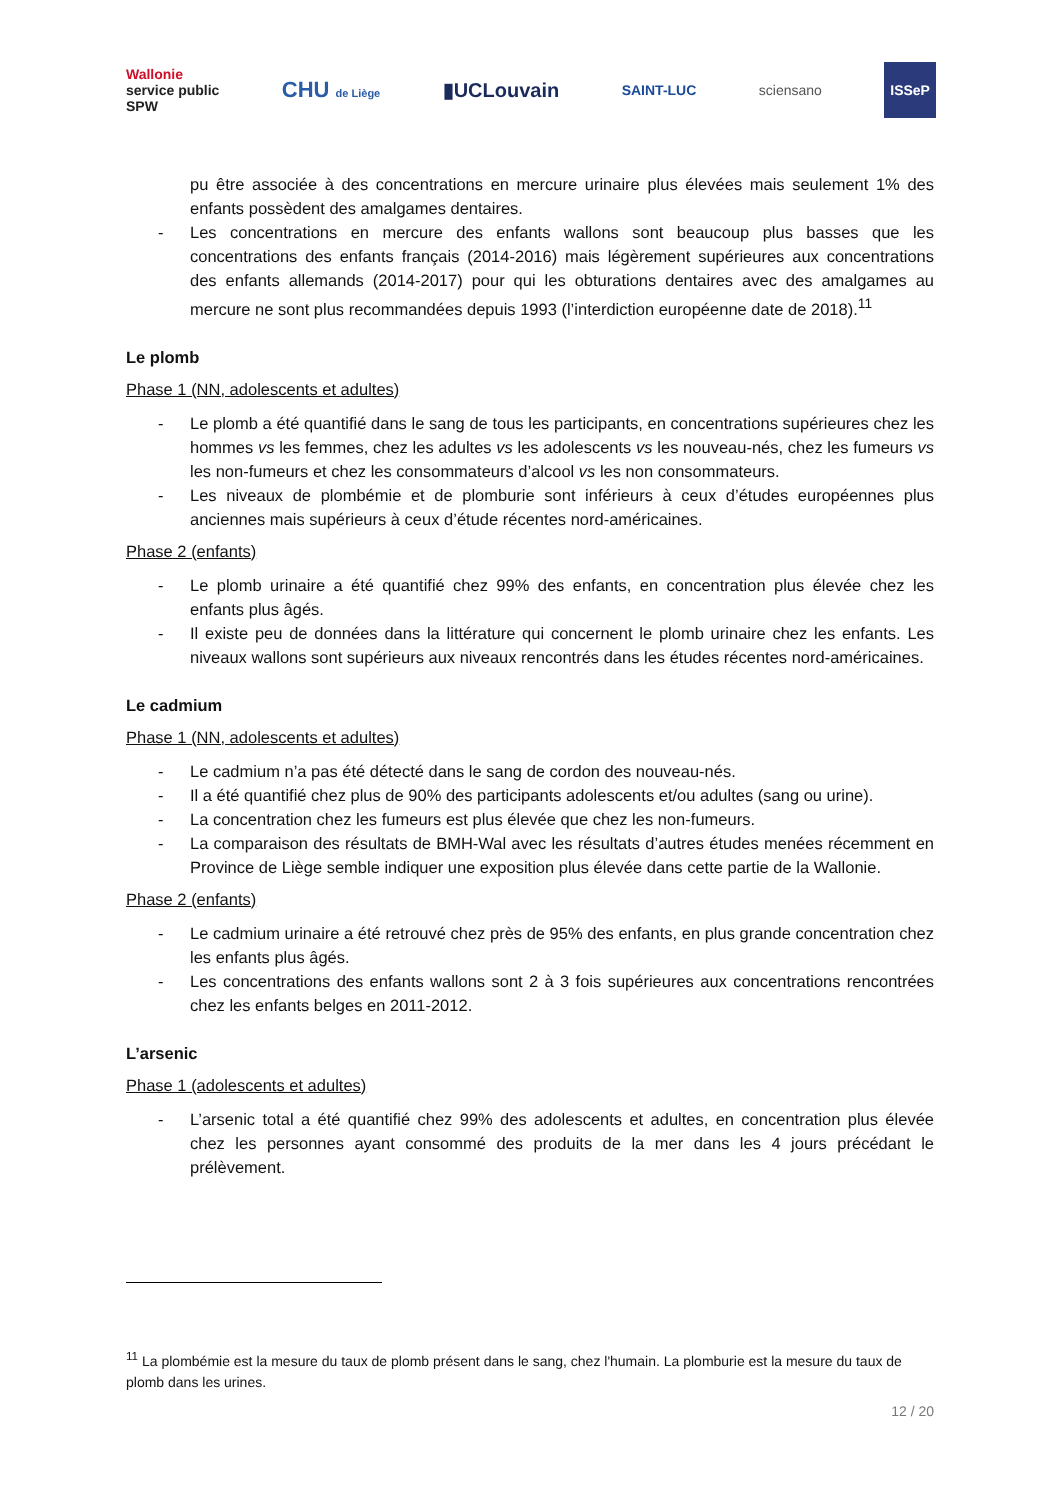Wallonie
service public
SPW CHU de Liège ▮UCLouvain SAINT-LUC sciensano ISSeP
pu être associée à des concentrations en mercure urinaire plus élevées mais seulement 1% des enfants possèdent des amalgames dentaires.
- Les concentrations en mercure des enfants wallons sont beaucoup plus basses que les concentrations des enfants français (2014-2016) mais légèrement supérieures aux concentrations des enfants allemands (2014-2017) pour qui les obturations dentaires avec des amalgames au mercure ne sont plus recommandées depuis 1993 (l’interdiction européenne date de 2018).<sup>11</sup>
Le plomb
Phase 1 (NN, adolescents et adultes)
- Le plomb a été quantifié dans le sang de tous les participants, en concentrations supérieures chez les hommes vs les femmes, chez les adultes vs les adolescents vs les nouveau-nés, chez les fumeurs vs les non-fumeurs et chez les consommateurs d’alcool vs les non consommateurs.
- Les niveaux de plombémie et de plomburie sont inférieurs à ceux d’études européennes plus anciennes mais supérieurs à ceux d’étude récentes nord-américaines.
Phase 2 (enfants)
- Le plomb urinaire a été quantifié chez 99% des enfants, en concentration plus élevée chez les enfants plus âgés.
- Il existe peu de données dans la littérature qui concernent le plomb urinaire chez les enfants. Les niveaux wallons sont supérieurs aux niveaux rencontrés dans les études récentes nord-américaines.
Le cadmium
Phase 1 (NN, adolescents et adultes)
- Le cadmium n’a pas été détecté dans le sang de cordon des nouveau-nés.
- Il a été quantifié chez plus de 90% des participants adolescents et/ou adultes (sang ou urine).
- La concentration chez les fumeurs est plus élevée que chez les non-fumeurs.
- La comparaison des résultats de BMH-Wal avec les résultats d’autres études menées récemment en Province de Liège semble indiquer une exposition plus élevée dans cette partie de la Wallonie.
Phase 2 (enfants)
- Le cadmium urinaire a été retrouvé chez près de 95% des enfants, en plus grande concentration chez les enfants plus âgés.
- Les concentrations des enfants wallons sont 2 à 3 fois supérieures aux concentrations rencontrées chez les enfants belges en 2011-2012.
L’arsenic
Phase 1 (adolescents et adultes)
- L’arsenic total a été quantifié chez 99% des adolescents et adultes, en concentration plus élevée chez les personnes ayant consommé des produits de la mer dans les 4 jours précédant le prélèvement.
<sup>11</sup> La plombémie est la mesure du taux de plomb présent dans le sang, chez l'humain. La plomburie est la mesure du taux de plomb dans les urines.
12 / 20